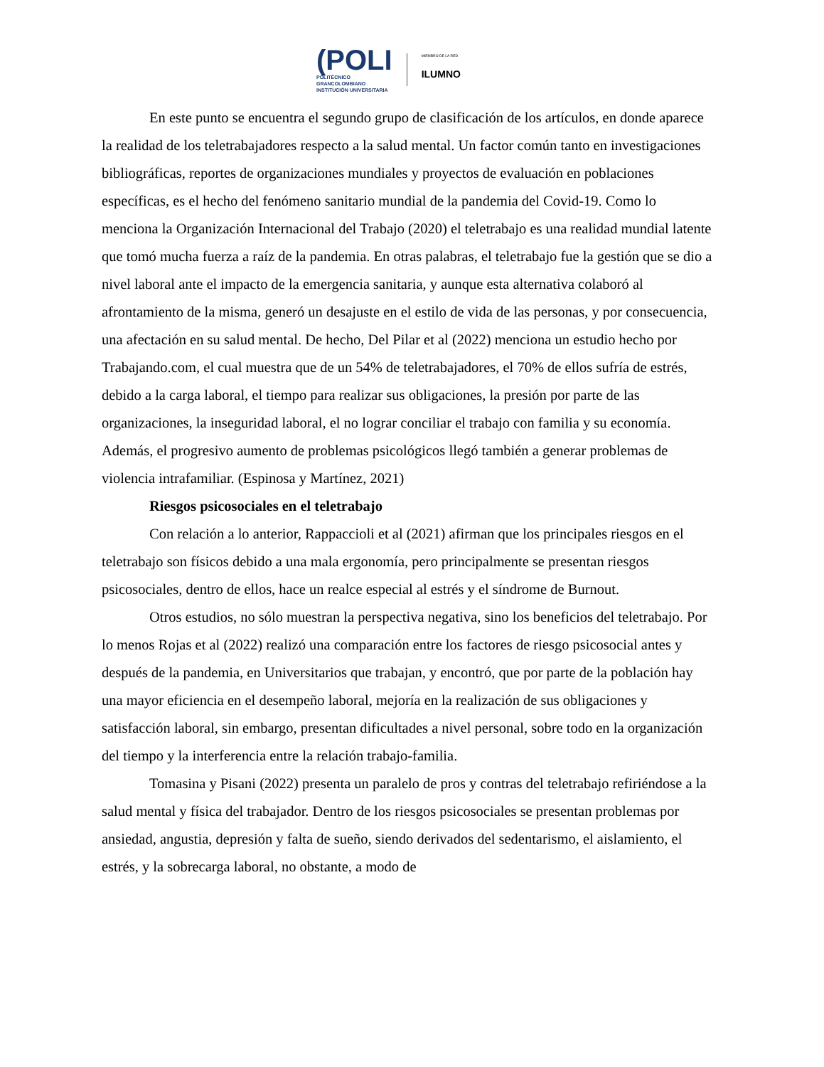(POLI
POLITÉCNICO
GRANCOLOMBIANO
INSTITUCIÓN UNIVERSITARIA
MIEMBRO DE LA RED
ILUMNO
En este punto se encuentra el segundo grupo de clasificación de los artículos, en donde aparece la realidad de los teletrabajadores respecto a la salud mental. Un factor común tanto en investigaciones bibliográficas, reportes de organizaciones mundiales y proyectos de evaluación en poblaciones específicas, es el hecho del fenómeno sanitario mundial de la pandemia del Covid-19. Como lo menciona la Organización Internacional del Trabajo (2020) el teletrabajo es una realidad mundial latente que tomó mucha fuerza a raíz de la pandemia. En otras palabras, el teletrabajo fue la gestión que se dio a nivel laboral ante el impacto de la emergencia sanitaria, y aunque esta alternativa colaboró al afrontamiento de la misma, generó un desajuste en el estilo de vida de las personas, y por consecuencia, una afectación en su salud mental. De hecho, Del Pilar et al (2022) menciona un estudio hecho por Trabajando.com, el cual muestra que de un 54% de teletrabajadores, el 70% de ellos sufría de estrés, debido a la carga laboral, el tiempo para realizar sus obligaciones, la presión por parte de las organizaciones, la inseguridad laboral, el no lograr conciliar el trabajo con familia y su economía. Además, el progresivo aumento de problemas psicológicos llegó también a generar problemas de violencia intrafamiliar. (Espinosa y Martínez, 2021)
Riesgos psicosociales en el teletrabajo
Con relación a lo anterior, Rappaccioli et al (2021) afirman que los principales riesgos en el teletrabajo son físicos debido a una mala ergonomía, pero principalmente se presentan riesgos psicosociales, dentro de ellos, hace un realce especial al estrés y el síndrome de Burnout.
Otros estudios, no sólo muestran la perspectiva negativa, sino los beneficios del teletrabajo. Por lo menos Rojas et al (2022) realizó una comparación entre los factores de riesgo psicosocial antes y después de la pandemia, en Universitarios que trabajan, y encontró, que por parte de la población hay una mayor eficiencia en el desempeño laboral, mejoría en la realización de sus obligaciones y satisfacción laboral, sin embargo, presentan dificultades a nivel personal, sobre todo en la organización del tiempo y la interferencia entre la relación trabajo-familia.
Tomasina y Pisani (2022) presenta un paralelo de pros y contras del teletrabajo refiriéndose a la salud mental y física del trabajador. Dentro de los riesgos psicosociales se presentan problemas por ansiedad, angustia, depresión y falta de sueño, siendo derivados del sedentarismo, el aislamiento, el estrés, y la sobrecarga laboral, no obstante, a modo de